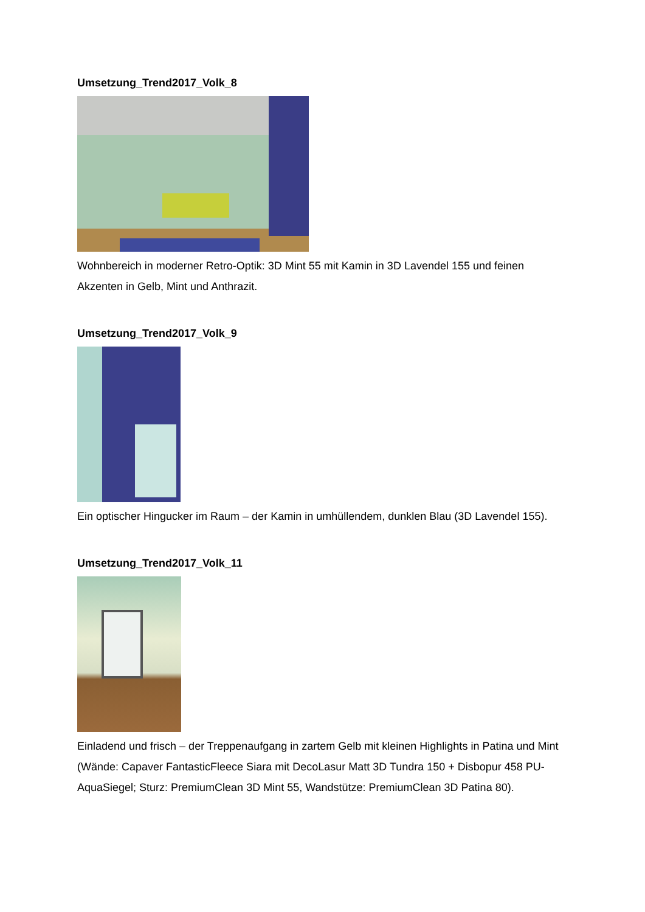Umsetzung_Trend2017_Volk_8
Wohnbereich in moderner Retro-Optik: 3D Mint 55 mit Kamin in 3D Lavendel 155 und feinen Akzenten in Gelb, Mint und Anthrazit.
Umsetzung_Trend2017_Volk_9
Ein optischer Hingucker im Raum – der Kamin in umhüllendem, dunklen Blau (3D Lavendel 155).
Umsetzung_Trend2017_Volk_11
Einladend und frisch – der Treppenaufgang in zartem Gelb mit kleinen Highlights in Patina und Mint (Wände: Capaver FantasticFleece Siara mit DecoLasur Matt 3D Tundra 150 + Disbopur 458 PU-AquaSiegel; Sturz: PremiumClean 3D Mint 55, Wandstütze: PremiumClean 3D Patina 80).